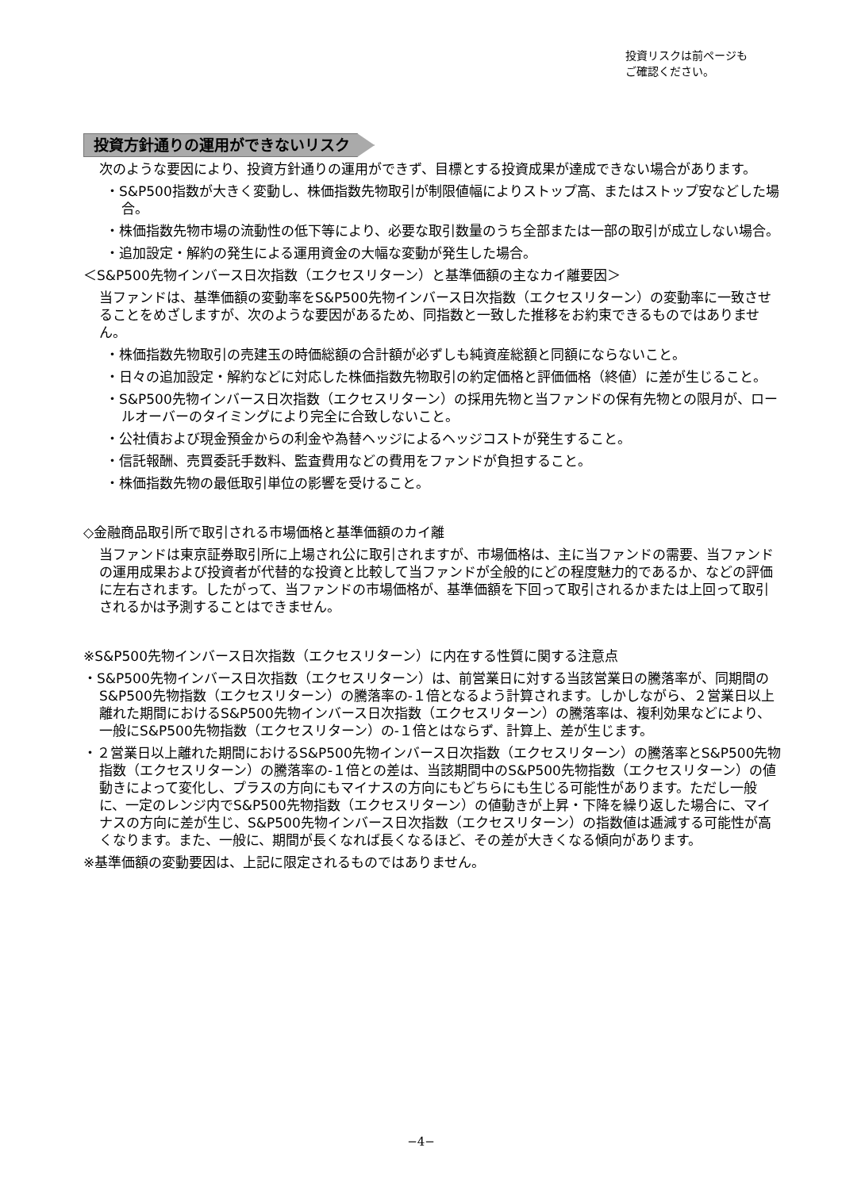投資リスクは前ページも
ご確認ください。
投資方針通りの運用ができないリスク
次のような要因により、投資方針通りの運用ができず、目標とする投資成果が達成できない場合があります。
・S&P500指数が大きく変動し、株価指数先物取引が制限値幅によりストップ高、またはストップ安などした場合。
・株価指数先物市場の流動性の低下等により、必要な取引数量のうち全部または一部の取引が成立しない場合。
・追加設定・解約の発生による運用資金の大幅な変動が発生した場合。
＜S&P500先物インバース日次指数（エクセスリターン）と基準価額の主なカイ離要因＞
当ファンドは、基準価額の変動率をS&P500先物インバース日次指数（エクセスリターン）の変動率に一致させることをめざしますが、次のような要因があるため、同指数と一致した推移をお約束できるものではありません。
・株価指数先物取引の売建玉の時価総額の合計額が必ずしも純資産総額と同額にならないこと。
・日々の追加設定・解約などに対応した株価指数先物取引の約定価格と評価価格（終値）に差が生じること。
・S&P500先物インバース日次指数（エクセスリターン）の採用先物と当ファンドの保有先物との限月が、ロールオーバーのタイミングにより完全に合致しないこと。
・公社債および現金預金からの利金や為替ヘッジによるヘッジコストが発生すること。
・信託報酬、売買委託手数料、監査費用などの費用をファンドが負担すること。
・株価指数先物の最低取引単位の影響を受けること。
◇金融商品取引所で取引される市場価格と基準価額のカイ離
当ファンドは東京証券取引所に上場され公に取引されますが、市場価格は、主に当ファンドの需要、当ファンドの運用成果および投資者が代替的な投資と比較して当ファンドが全般的にどの程度魅力的であるか、などの評価に左右されます。したがって、当ファンドの市場価格が、基準価額を下回って取引されるかまたは上回って取引されるかは予測することはできません。
※S&P500先物インバース日次指数（エクセスリターン）に内在する性質に関する注意点
・S&P500先物インバース日次指数（エクセスリターン）は、前営業日に対する当該営業日の騰落率が、同期間のS&P500先物指数（エクセスリターン）の騰落率の-１倍となるよう計算されます。しかしながら、２営業日以上離れた期間におけるS&P500先物インバース日次指数（エクセスリターン）の騰落率は、複利効果などにより、一般にS&P500先物指数（エクセスリターン）の-１倍とはならず、計算上、差が生じます。
・２営業日以上離れた期間におけるS&P500先物インバース日次指数（エクセスリターン）の騰落率とS&P500先物指数（エクセスリターン）の騰落率の-１倍との差は、当該期間中のS&P500先物指数（エクセスリターン）の値動きによって変化し、プラスの方向にもマイナスの方向にもどちらにも生じる可能性があります。ただし一般に、一定のレンジ内でS&P500先物指数（エクセスリターン）の値動きが上昇・下降を繰り返した場合に、マイナスの方向に差が生じ、S&P500先物インバース日次指数（エクセスリターン）の指数値は逓減する可能性が高くなります。また、一般に、期間が長くなれば長くなるほど、その差が大きくなる傾向があります。
※基準価額の変動要因は、上記に限定されるものではありません。
−4−